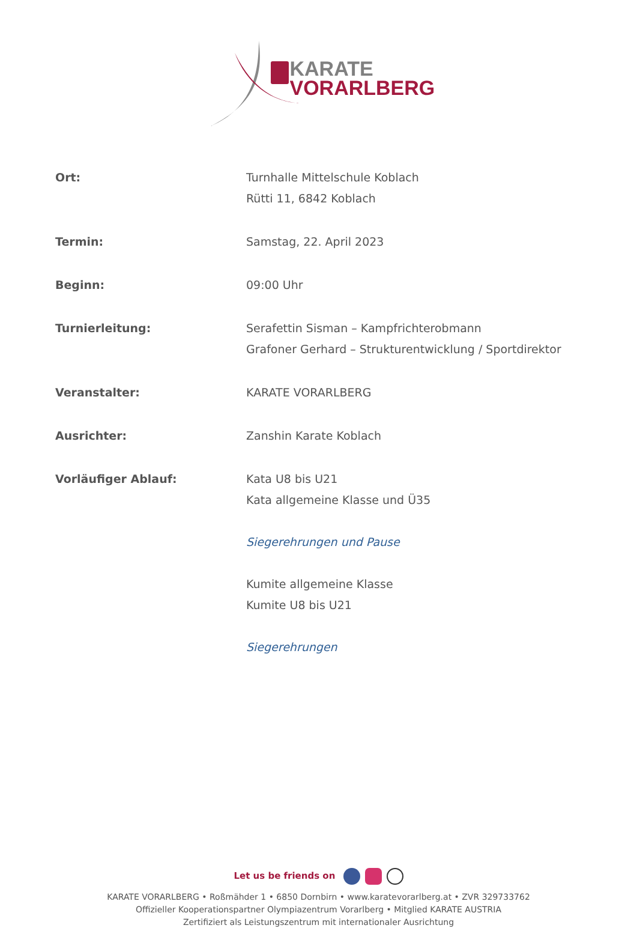KARATE
VORARLBERG
Ort: Turnhalle Mittelschule Koblach
Rütti 11, 6842 Koblach
Termin: Samstag, 22. April 2023
Beginn: 09:00 Uhr
Turnierleitung: Serafettin Sisman – Kampfrichterobmann
Grafoner Gerhard – Strukturentwicklung / Sportdirektor
Veranstalter: KARATE VORARLBERG
Ausrichter: Zanshin Karate Koblach
Vorläufiger Ablauf: Kata U8 bis U21
Kata allgemeine Klasse und Ü35
Siegerehrungen und Pause
Kumite allgemeine Klasse
Kumite U8 bis U21
Siegerehrungen
Let us be friends on
KARATE VORARLBERG • Roßmähder 1 • 6850 Dornbirn • www.karatevorarlberg.at • ZVR 329733762
Offizieller Kooperationspartner Olympiazentrum Vorarlberg • Mitglied KARATE AUSTRIA
Zertifiziert als Leistungszentrum mit internationaler Ausrichtung